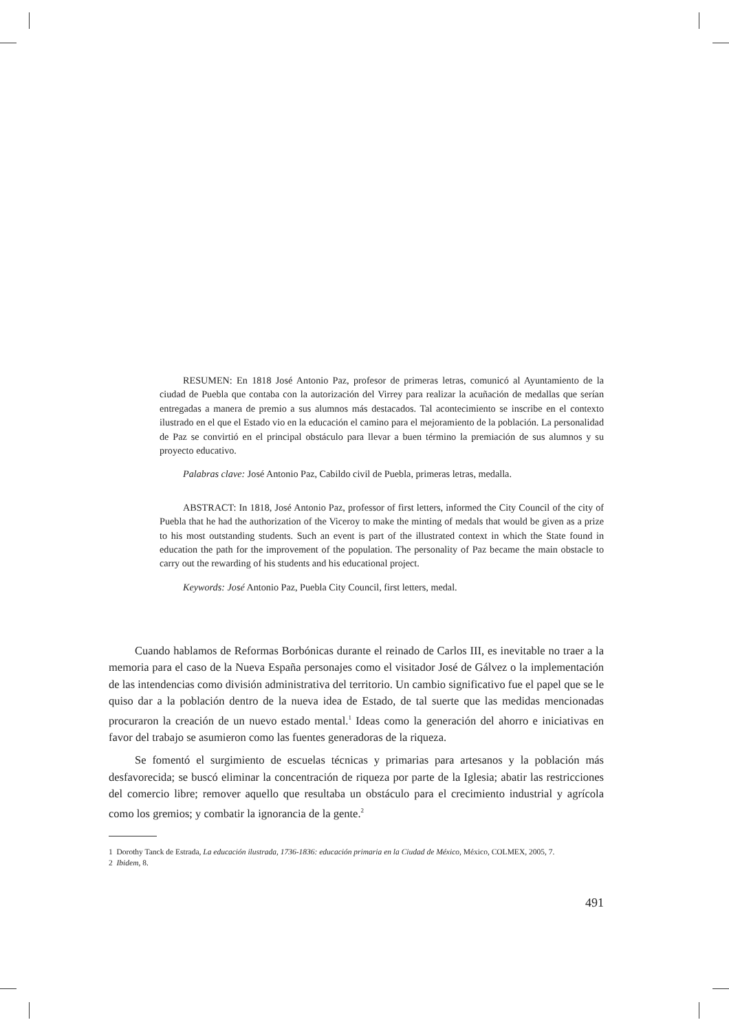RESUMEN: En 1818 José Antonio Paz, profesor de primeras letras, comunicó al Ayuntamiento de la ciudad de Puebla que contaba con la autorización del Virrey para realizar la acuñación de medallas que serían entregadas a manera de premio a sus alumnos más destacados. Tal acontecimiento se inscribe en el contexto ilustrado en el que el Estado vio en la educación el camino para el mejoramiento de la población. La personalidad de Paz se convirtió en el principal obstáculo para llevar a buen término la premiación de sus alumnos y su proyecto educativo.
Palabras clave: José Antonio Paz, Cabildo civil de Puebla, primeras letras, medalla.
ABSTRACT: In 1818, José Antonio Paz, professor of first letters, informed the City Council of the city of Puebla that he had the authorization of the Viceroy to make the minting of medals that would be given as a prize to his most outstanding students. Such an event is part of the illustrated context in which the State found in education the path for the improvement of the population. The personality of Paz became the main obstacle to carry out the rewarding of his students and his educational project.
Keywords: José Antonio Paz, Puebla City Council, first letters, medal.
Cuando hablamos de Reformas Borbónicas durante el reinado de Carlos III, es inevitable no traer a la memoria para el caso de la Nueva España personajes como el visitador José de Gálvez o la implementación de las intendencias como división administrativa del territorio. Un cambio significativo fue el papel que se le quiso dar a la población dentro de la nueva idea de Estado, de tal suerte que las medidas mencionadas procuraron la creación de un nuevo estado mental.<sup>1</sup> Ideas como la generación del ahorro e iniciativas en favor del trabajo se asumieron como las fuentes generadoras de la riqueza.
Se fomentó el surgimiento de escuelas técnicas y primarias para artesanos y la población más desfavorecida; se buscó eliminar la concentración de riqueza por parte de la Iglesia; abatir las restricciones del comercio libre; remover aquello que resultaba un obstáculo para el crecimiento industrial y agrícola como los gremios; y combatir la ignorancia de la gente.<sup>2</sup>
1 Dorothy Tanck de Estrada, La educación ilustrada, 1736-1836: educación primaria en la Ciudad de México, México, COLMEX, 2005, 7.
2 Ibidem, 8.
491